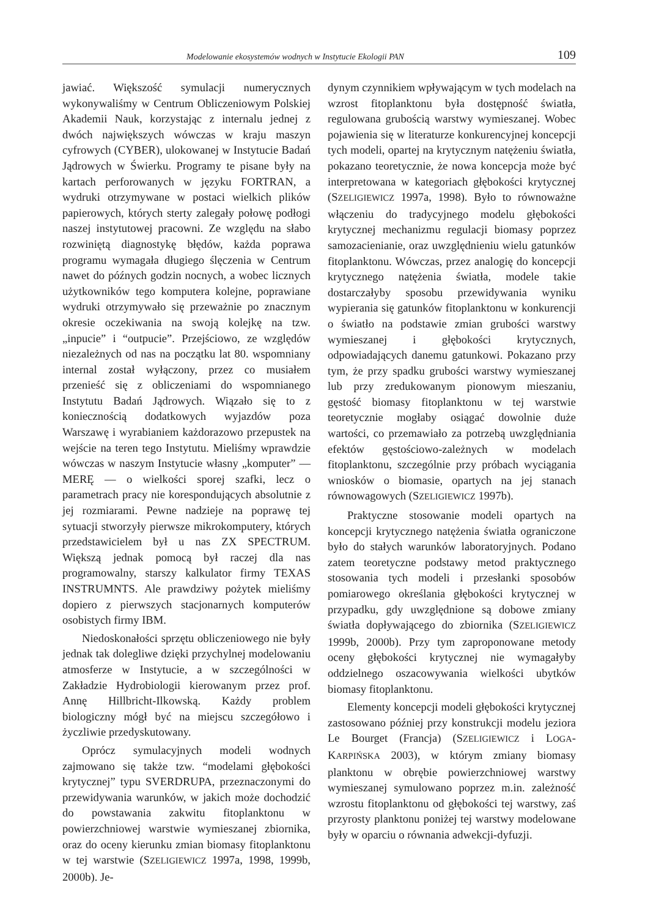Modelowanie ekosystemów wodnych w Instytucie Ekologii PAN 109
jawiać. Większość symulacji numerycznych wykonywaliśmy w Centrum Obliczeniowym Polskiej Akademii Nauk, korzystając z internalu jednej z dwóch największych wówczas w kraju maszyn cyfrowych (CYBER), ulokowanej w Instytucie Badań Jądrowych w Świerku. Programy te pisane były na kartach perforowanych w języku FORTRAN, a wydruki otrzymywane w postaci wielkich plików papierowych, których sterty zalegały połowę podłogi naszej instytutowej pracowni. Ze względu na słabo rozwiniętą diagnostykę błędów, każda poprawa programu wymagała długiego ślęczenia w Centrum nawet do późnych godzin nocnych, a wobec licznych użytkowników tego komputera kolejne, poprawiane wydruki otrzymywało się przeważnie po znacznym okresie oczekiwania na swoją kolejkę na tzw. „inpucie” i “outpucie”. Przejściowo, ze względów niezależnych od nas na początku lat 80. wspomniany internal został wyłączony, przez co musiałem przenieść się z obliczeniami do wspomnianego Instytutu Badań Jądrowych. Wiązało się to z koniecznością dodatkowych wyjazdów poza Warszawę i wyrabianiem każdorazowo przepustek na wejście na teren tego Instytutu. Mieliśmy wprawdzie wówczas w naszym Instytucie własny „komputer” — MERĘ — o wielkości sporej szafki, lecz o parametrach pracy nie korespondujących absolutnie z jej rozmiarami. Pewne nadzieje na poprawę tej sytuacji stworzyły pierwsze mikrokomputery, których przedstawicielem był u nas ZX SPECTRUM. Większą jednak pomocą był raczej dla nas programowalny, starszy kalkulator firmy TEXAS INSTRUMNTS. Ale prawdziwy pożytek mieliśmy dopiero z pierwszych stacjonarnych komputerów osobistych firmy IBM.
Niedoskonałości sprzętu obliczeniowego nie były jednak tak dolegliwe dzięki przychylnej modelowaniu atmosferze w Instytucie, a w szczególności w Zakładzie Hydrobiologii kierowanym przez prof. Annę Hillbricht-Ilkowską. Każdy problem biologiczny mógł być na miejscu szczegółowo i życzliwie przedyskutowany.
Oprócz symulacyjnych modeli wodnych zajmowano się także tzw. “modelami głębokości krytycznej” typu SVERDRUPA, przeznaczonymi do przewidywania warunków, w jakich może dochodzić do powstawania zakwitu fitoplanktonu w powierzchniowej warstwie wymieszanej zbiornika, oraz do oceny kierunku zmian biomasy fitoplanktonu w tej warstwie (SZELIGIEWICZ 1997a, 1998, 1999b, 2000b). Je-
dynym czynnikiem wpływającym w tych modelach na wzrost fitoplanktonu była dostępność światła, regulowana grubością warstwy wymieszanej. Wobec pojawienia się w literaturze konkurencyjnej koncepcji tych modeli, opartej na krytycznym natężeniu światła, pokazano teoretycznie, że nowa koncepcja może być interpretowana w kategoriach głębokości krytycznej (SZELIGIEWICZ 1997a, 1998). Było to równoważne włączeniu do tradycyjnego modelu głębokości krytycznej mechanizmu regulacji biomasy poprzez samozacienianie, oraz uwzględnieniu wielu gatunków fitoplanktonu. Wówczas, przez analogię do koncepcji krytycznego natężenia światła, modele takie dostarczałyby sposobu przewidywania wyniku wypierania się gatunków fitoplanktonu w konkurencji o światło na podstawie zmian grubości warstwy wymieszanej i głębokości krytycznych, odpowiadających danemu gatunkowi. Pokazano przy tym, że przy spadku grubości warstwy wymieszanej lub przy zredukowanym pionowym mieszaniu, gęstość biomasy fitoplanktonu w tej warstwie teoretycznie mogłaby osiągać dowolnie duże wartości, co przemawiało za potrzebą uwzględniania efektów gęstościowo-zależnych w modelach fitoplanktonu, szczególnie przy próbach wyciągania wniosków o biomasie, opartych na jej stanach równowagowych (SZELIGIEWICZ 1997b).
Praktyczne stosowanie modeli opartych na koncepcji krytycznego natężenia światła ograniczone było do stałych warunków laboratoryjnych. Podano zatem teoretyczne podstawy metod praktycznego stosowania tych modeli i przesłanki sposobów pomiarowego określania głębokości krytycznej w przypadku, gdy uwzględnione są dobowe zmiany światła dopływającego do zbiornika (SZELIGIEWICZ 1999b, 2000b). Przy tym zaproponowane metody oceny głębokości krytycznej nie wymagałyby oddzielnego oszacowywania wielkości ubytków biomasy fitoplanktonu.
Elementy koncepcji modeli głębokości krytycznej zastosowano później przy konstrukcji modelu jeziora Le Bourget (Francja) (SZELIGIEWICZ i LOGA-KARPIŃSKA 2003), w którym zmiany biomasy planktonu w obrębie powierzchniowej warstwy wymieszanej symulowano poprzez m.in. zależność wzrostu fitoplanktonu od głębokości tej warstwy, zaś przyrosty planktonu poniżej tej warstwy modelowane były w oparciu o równania adwekcji-dyfuzji.